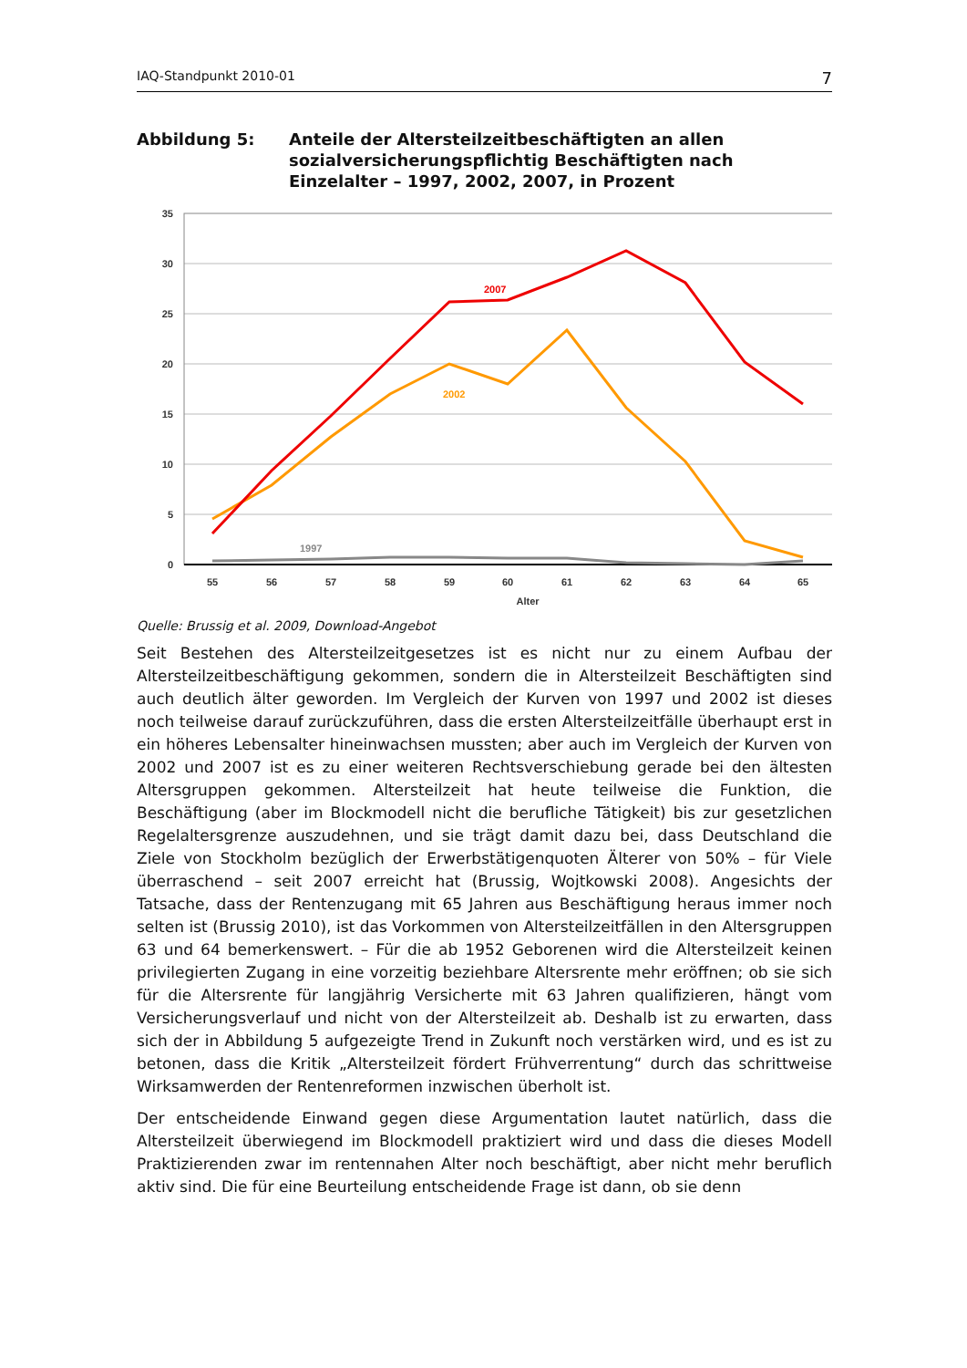IAQ-Standpunkt 2010-01 7
Abbildung 5: Anteile der Altersteilzeitbeschäftigten an allen sozialversicherungspflichtig Beschäftigten nach Einzelalter – 1997, 2002, 2007, in Prozent
35
30
25
20
15
10
5
0
55
56
57
58
59
60
61
62
63
64
65
Alter
2007
2002
1997
Quelle: Brussig et al. 2009, Download-Angebot
Seit Bestehen des Altersteilzeitgesetzes ist es nicht nur zu einem Aufbau der Altersteilzeitbeschäftigung gekommen, sondern die in Altersteilzeit Beschäftigten sind auch deutlich älter geworden. Im Vergleich der Kurven von 1997 und 2002 ist dieses noch teilweise darauf zurückzuführen, dass die ersten Altersteilzeitfälle überhaupt erst in ein höheres Lebensalter hineinwachsen mussten; aber auch im Vergleich der Kurven von 2002 und 2007 ist es zu einer weiteren Rechtsverschiebung gerade bei den ältesten Altersgruppen gekommen. Altersteilzeit hat heute teilweise die Funktion, die Beschäftigung (aber im Blockmodell nicht die berufliche Tätigkeit) bis zur gesetzlichen Regelaltersgrenze auszudehnen, und sie trägt damit dazu bei, dass Deutschland die Ziele von Stockholm bezüglich der Erwerbstätigenquoten Älterer von 50% – für Viele überraschend – seit 2007 erreicht hat (Brussig, Wojtkowski 2008). Angesichts der Tatsache, dass der Rentenzugang mit 65 Jahren aus Beschäftigung heraus immer noch selten ist (Brussig 2010), ist das Vorkommen von Altersteilzeitfällen in den Altersgruppen 63 und 64 bemerkenswert. – Für die ab 1952 Geborenen wird die Altersteilzeit keinen privilegierten Zugang in eine vorzeitig beziehbare Altersrente mehr eröffnen; ob sie sich für die Altersrente für langjährig Versicherte mit 63 Jahren qualifizieren, hängt vom Versicherungsverlauf und nicht von der Altersteilzeit ab. Deshalb ist zu erwarten, dass sich der in Abbildung 5 aufgezeigte Trend in Zukunft noch verstärken wird, und es ist zu betonen, dass die Kritik „Altersteilzeit fördert Frühverrentung“ durch das schrittweise Wirksamwerden der Rentenreformen inzwischen überholt ist.
Der entscheidende Einwand gegen diese Argumentation lautet natürlich, dass die Altersteilzeit überwiegend im Blockmodell praktiziert wird und dass die dieses Modell Praktizierenden zwar im rentennahen Alter noch beschäftigt, aber nicht mehr beruflich aktiv sind. Die für eine Beurteilung entscheidende Frage ist dann, ob sie denn